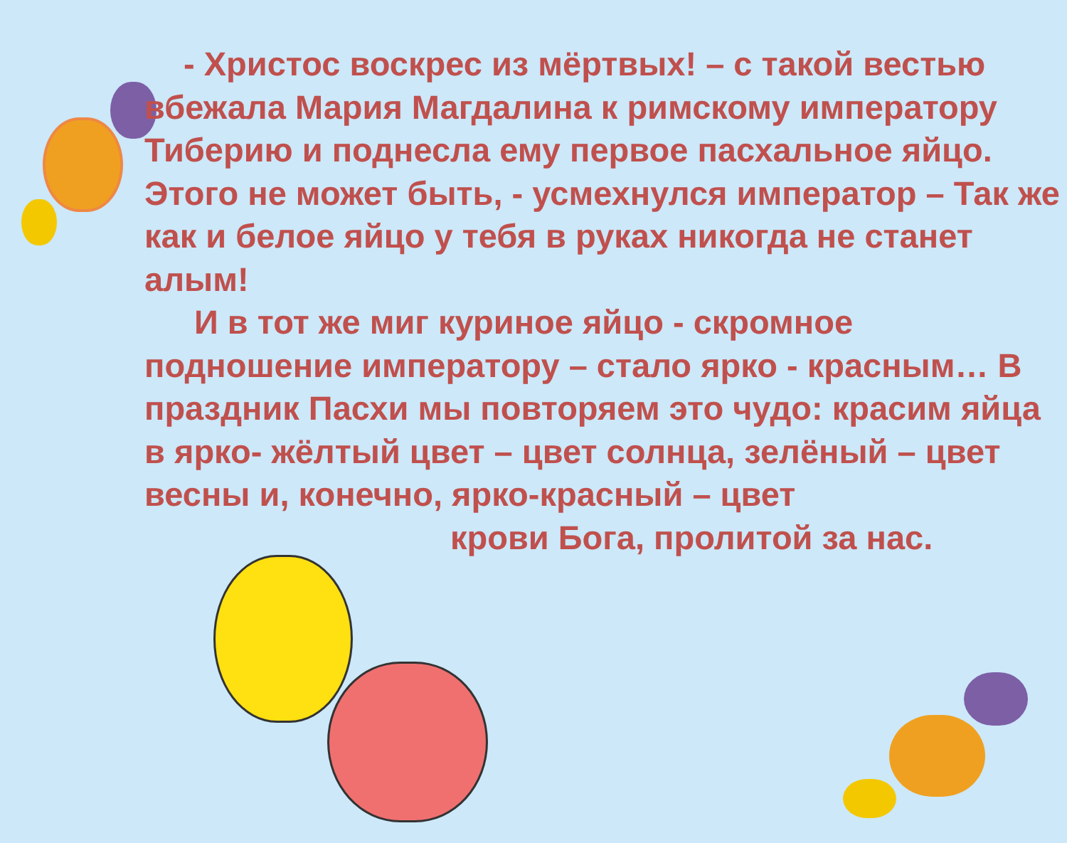- Христос воскрес из мёртвых! – с такой вестью
вбежала Мария Магдалина к римскому императору Тиберию и поднесла ему первое пасхальное яйцо. Этого не может быть, - усмехнулся император – Так же как и белое яйцо у тебя в руках никогда не станет алым!
И в тот же миг куриное яйцо - скромное
подношение императору – стало ярко - красным… В праздник Пасхи мы повторяем это чудо: красим яйца в ярко- жёлтый цвет – цвет солнца, зелёный – цвет весны и, конечно, ярко-красный – цвет
крови Бога, пролитой за нас.